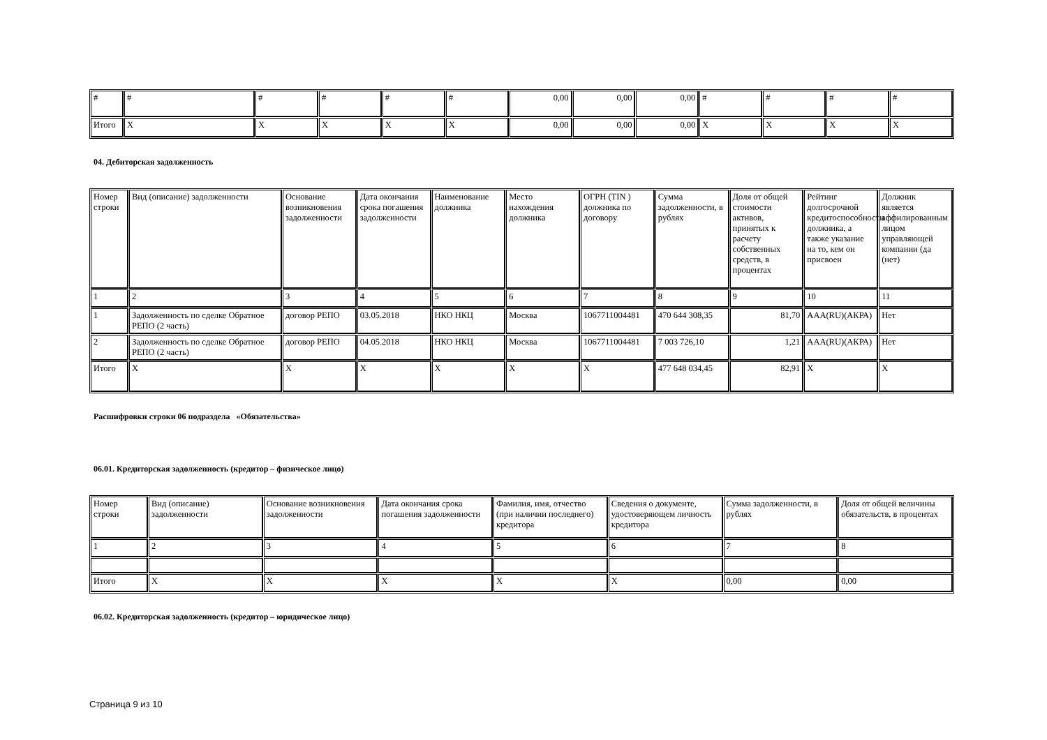| # | # | # | # | # | # | 0,00 | 0,00 | 0,00 | # | # | # | # |
| Итого | X | X | X | X | X | 0,00 | 0,00 | 0,00 | X | X | X | X |
04. Дебиторская задолженность
| Номер строки | Вид (описание) задолженности | Основание возникновения задолженности | Дата окончания срока погашения задолженности | Наименование должника | Место нахождения должника | ОГРН (TIN ) должника по договору | Сумма задолженности, в рублях | Доля от общей стоимости активов, принятых к расчету собственных средств, в процентах | Рейтинг долгосрочной кредитоспособности должника, а также указание на то, кем он присвоен | Должник является аффилированным лицом управляющей компании (да (нет) |
| --- | --- | --- | --- | --- | --- | --- | --- | --- | --- | --- |
| 1 | 2 | 3 | 4 | 5 | 6 | 7 | 8 | 9 | 10 | 11 |
| 1 | Задолженность по сделке Обратное РЕПО (2 часть) | договор РЕПО | 03.05.2018 | НКО НКЦ | Москва | 1067711004481 | 470 644 308,35 | 81,70 | AAA(RU)(АКРА) | Нет |
| 2 | Задолженность по сделке Обратное РЕПО (2 часть) | договор РЕПО | 04.05.2018 | НКО НКЦ | Москва | 1067711004481 | 7 003 726,10 | 1,21 | AAA(RU)(АКРА) | Нет |
| Итого | X | X | X | X | X | X | 477 648 034,45 | 82,91 | X | X |
Расшифровки строки 06 подраздела «Обязательства»
06.01. Кредиторская задолженность (кредитор – физическое лицо)
| Номер строки | Вид (описание) задолженности | Основание возникновения задолженности | Дата окончания срока погашения задолженности | Фамилия, имя, отчество (при наличии последнего) кредитора | Сведения о документе, удостоверяющем личность кредитора | Сумма задолженности, в рублях | Доля от общей величины обязательств, в процентах |
| --- | --- | --- | --- | --- | --- | --- | --- |
| 1 | 2 | 3 | 4 | 5 | 6 | 7 | 8 |
| Итого | X | X | X | X | X | 0,00 | 0,00 |
06.02. Кредиторская задолженность (кредитор – юридическое лицо)
Страница 9 из 10